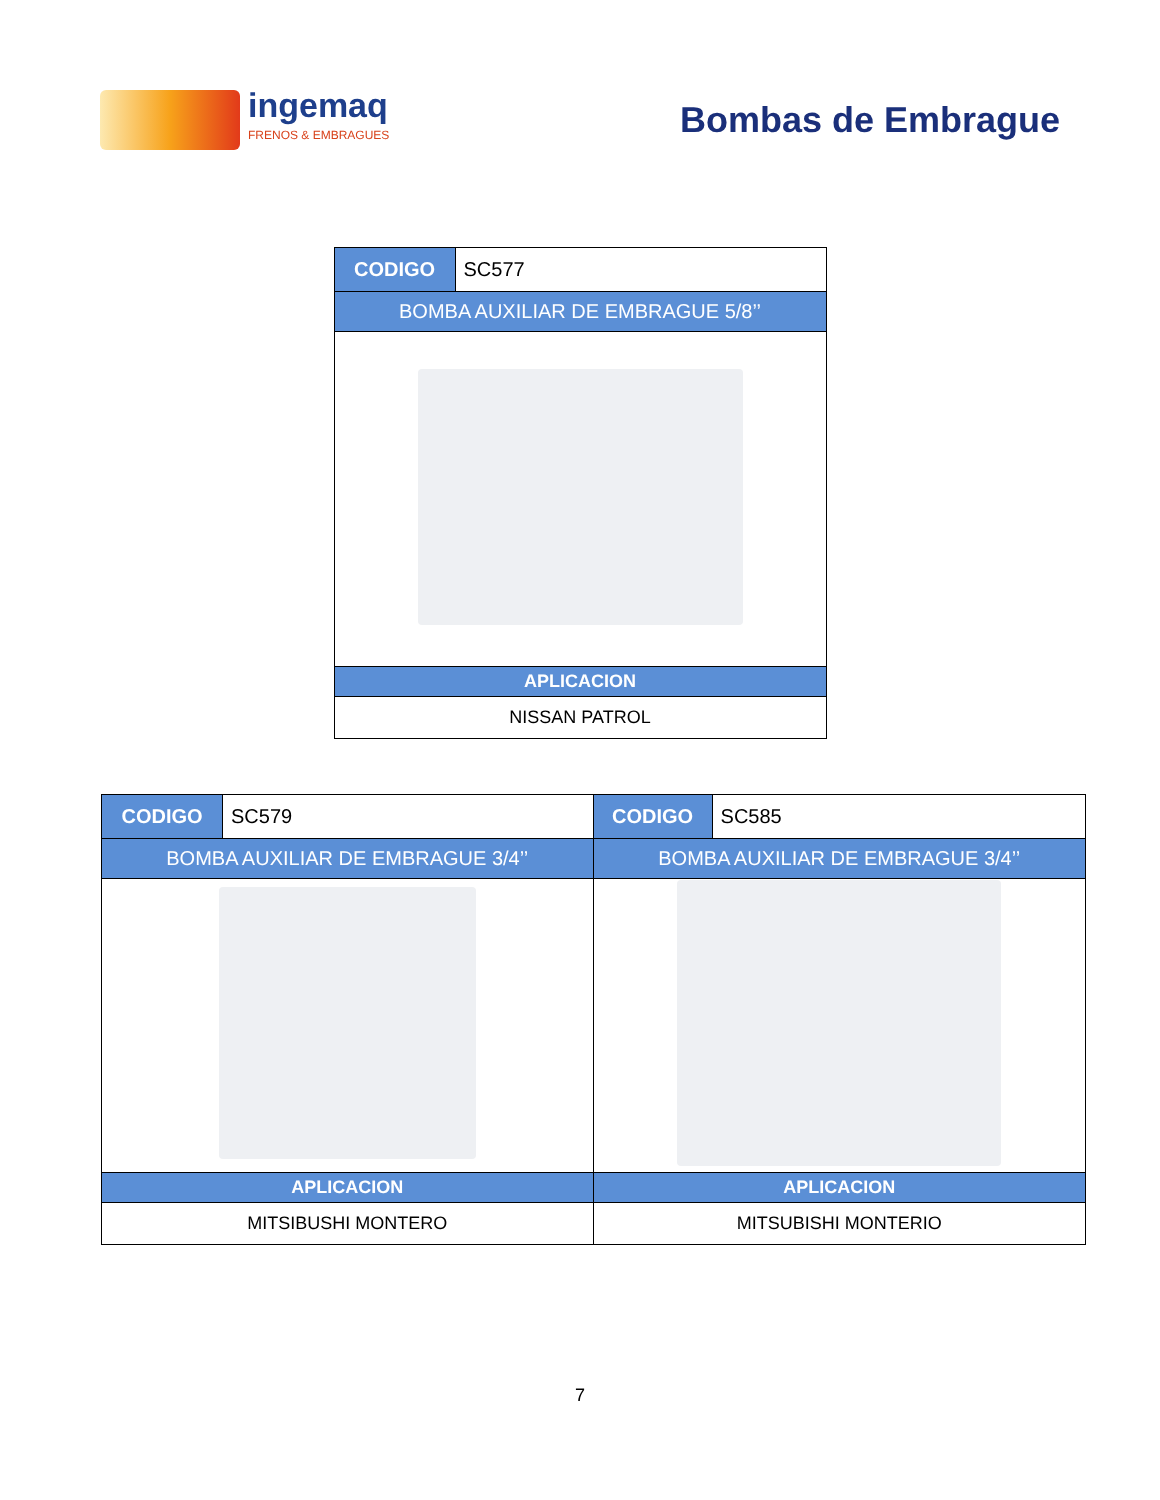ingemaq
FRENOS & EMBRAGUES
Bombas de Embrague
| CODIGO | SC577 |
| BOMBA AUXILIAR DE EMBRAGUE 5/8’’ | |
| APLICACION | |
| NISSAN PATROL | |
| CODIGO | SC579 | CODIGO | SC585 |
| BOMBA AUXILIAR DE EMBRAGUE 3/4’’ | | BOMBA AUXILIAR DE EMBRAGUE 3/4’’ | |
| APLICACION | | APLICACION | |
| MITSIBUSHI MONTERO | | MITSUBISHI MONTERIO | |
7